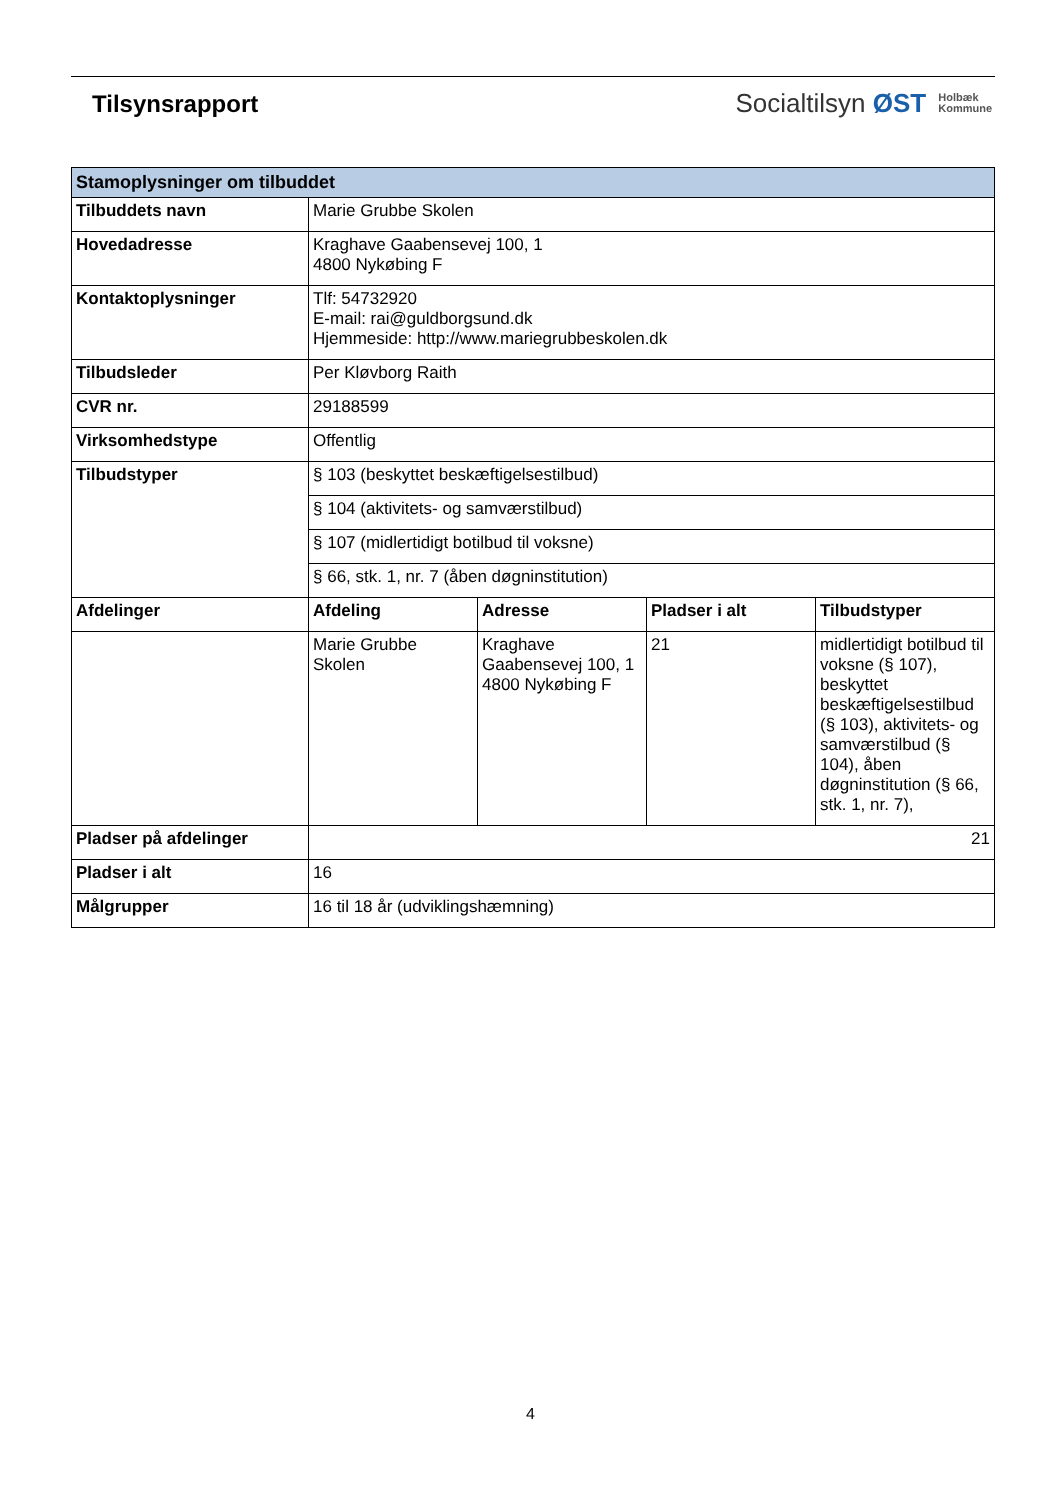Tilsynsrapport
Socialtilsyn ØST Holbæk
Kommune
| Stamoplysninger om tilbuddet | | | | |
| --- | --- | --- | --- | --- |
| Tilbuddets navn | Marie Grubbe Skolen | | | |
| Hovedadresse | Kraghave Gaabensevej 100, 1 4800 Nykøbing F | | | |
| Kontaktoplysninger | Tlf: 54732920 E-mail: rai@guldborgsund.dk Hjemmeside: http://www.mariegrubbeskolen.dk | | | |
| Tilbudsleder | Per Kløvborg Raith | | | |
| CVR nr. | 29188599 | | | |
| Virksomhedstype | Offentlig | | | |
| Tilbudstyper | § 103 (beskyttet beskæftigelsestilbud) | | | |
| | § 104 (aktivitets- og samværstilbud) | | | |
| | § 107 (midlertidigt botilbud til voksne) | | | |
| | § 66, stk. 1, nr. 7 (åben døgninstitution) | | | |
| Afdelinger | Afdeling | Adresse | Pladser i alt | Tilbudstyper |
| | Marie Grubbe Skolen | Kraghave Gaabensevej 100, 1 4800 Nykøbing F | 21 | midlertidigt botilbud til voksne (§ 107), beskyttet beskæftigelsestilbud (§ 103), aktivitets- og samværstilbud (§ 104), åben døgninstitution (§ 66, stk. 1, nr. 7), |
| Pladser på afdelinger | 21 | | | |
| Pladser i alt | 16 | | | |
| Målgrupper | 16 til 18 år (udviklingshæmning) | | | |
4